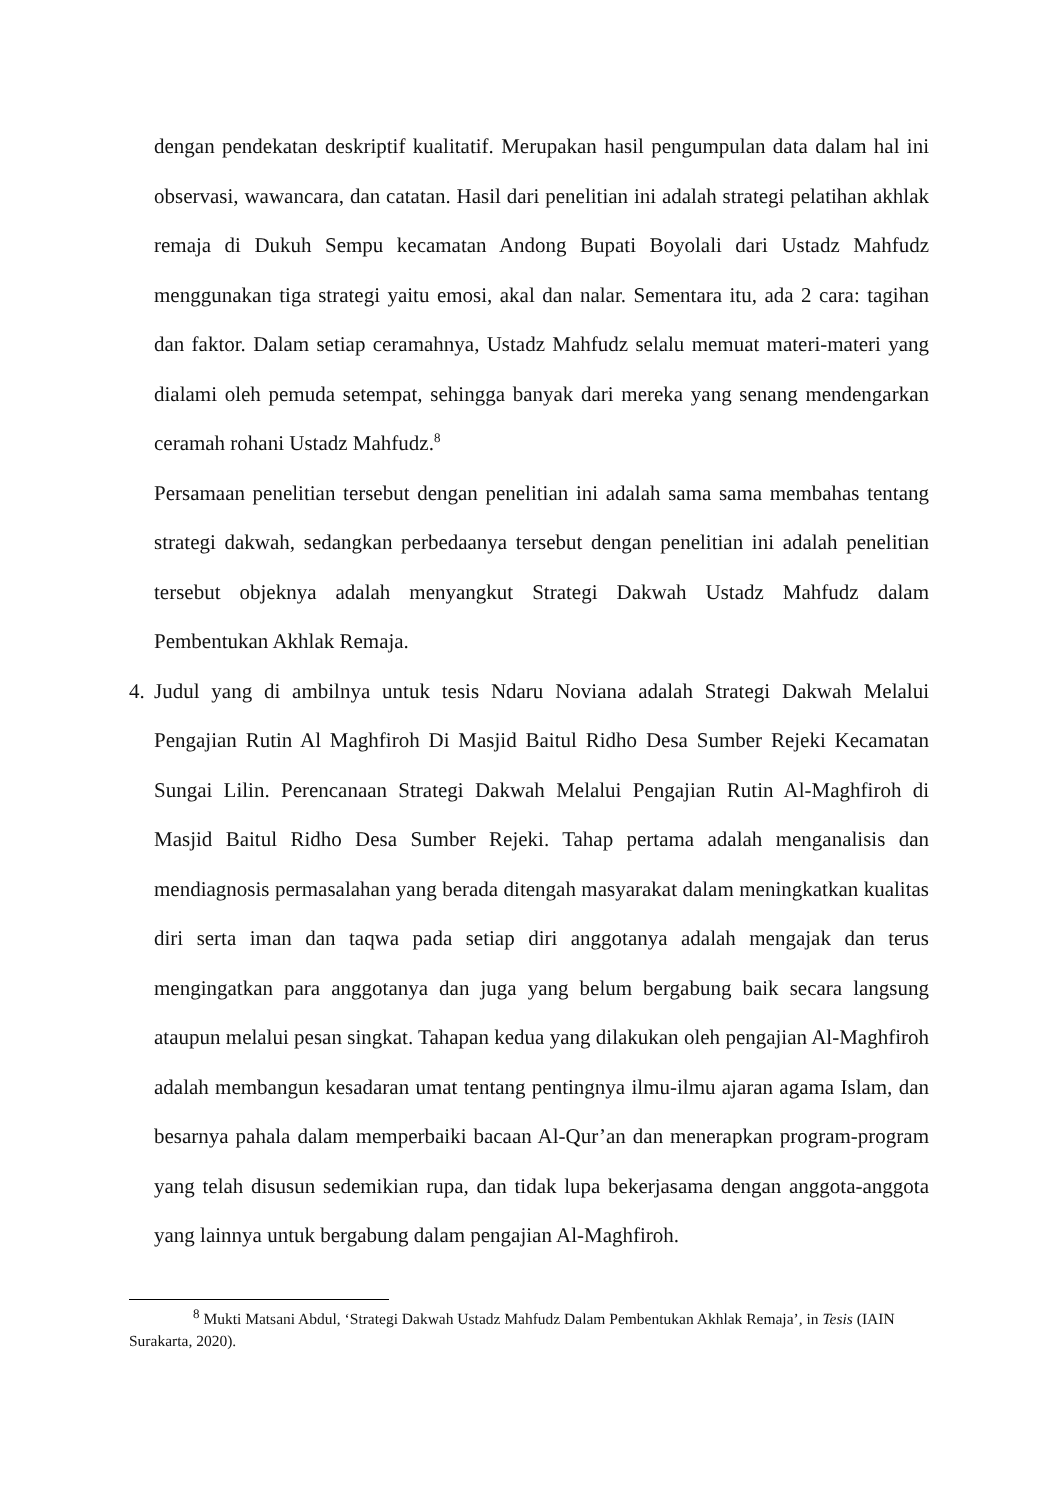dengan pendekatan deskriptif kualitatif. Merupakan hasil pengumpulan data dalam hal ini observasi, wawancara, dan catatan. Hasil dari penelitian ini adalah strategi pelatihan akhlak remaja di Dukuh Sempu kecamatan Andong Bupati Boyolali dari Ustadz Mahfudz menggunakan tiga strategi yaitu emosi, akal dan nalar. Sementara itu, ada 2 cara: tagihan dan faktor. Dalam setiap ceramahnya, Ustadz Mahfudz selalu memuat materi-materi yang dialami oleh pemuda setempat, sehingga banyak dari mereka yang senang mendengarkan ceramah rohani Ustadz Mahfudz.<sup>8</sup>
Persamaan penelitian tersebut dengan penelitian ini adalah sama sama membahas tentang strategi dakwah, sedangkan perbedaanya tersebut dengan penelitian ini adalah penelitian tersebut objeknya adalah menyangkut Strategi Dakwah Ustadz Mahfudz dalam Pembentukan Akhlak Remaja.
4.
Judul yang di ambilnya untuk tesis Ndaru Noviana adalah Strategi Dakwah Melalui Pengajian Rutin Al Maghfiroh Di Masjid Baitul Ridho Desa Sumber Rejeki Kecamatan Sungai Lilin. Perencanaan Strategi Dakwah Melalui Pengajian Rutin Al-Maghfiroh di Masjid Baitul Ridho Desa Sumber Rejeki. Tahap pertama adalah menganalisis dan mendiagnosis permasalahan yang berada ditengah masyarakat dalam meningkatkan kualitas diri serta iman dan taqwa pada setiap diri anggotanya adalah mengajak dan terus mengingatkan para anggotanya dan juga yang belum bergabung baik secara langsung ataupun melalui pesan singkat. Tahapan kedua yang dilakukan oleh pengajian Al-Maghfiroh adalah membangun kesadaran umat tentang pentingnya ilmu-ilmu ajaran agama Islam, dan besarnya pahala dalam memperbaiki bacaan Al-Qur’an dan menerapkan program-program yang telah disusun sedemikian rupa, dan tidak lupa bekerjasama dengan anggota-anggota yang lainnya untuk bergabung dalam pengajian Al-Maghfiroh.
<sup>8</sup> Mukti Matsani Abdul, ‘Strategi Dakwah Ustadz Mahfudz Dalam Pembentukan Akhlak Remaja’, in Tesis (IAIN Surakarta, 2020).